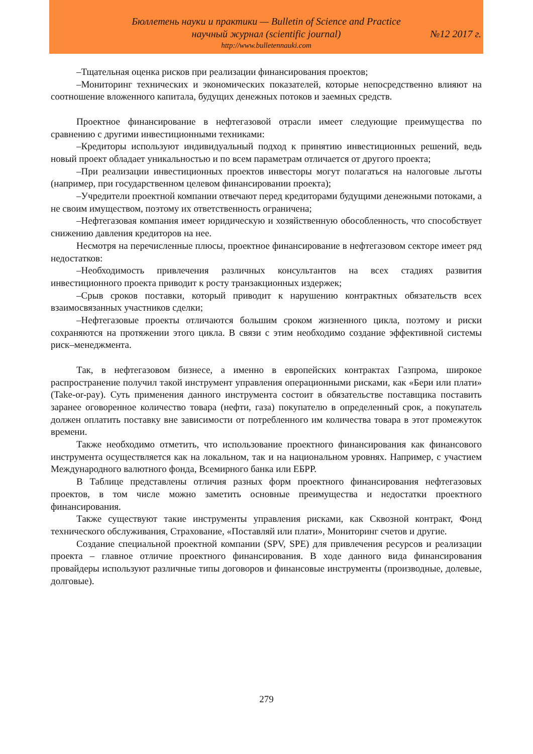Бюллетень науки и практики — Bulletin of Science and Practice
научный журнал (scientific journal) №12 2017 г.
http://www.bulletennauki.com
–Тщательная оценка рисков при реализации финансирования проектов;
–Мониторинг технических и экономических показателей, которые непосредственно влияют на соотношение вложенного капитала, будущих денежных потоков и заемных средств.
Проектное финансирование в нефтегазовой отрасли имеет следующие преимущества по сравнению с другими инвестиционными техниками:
–Кредиторы используют индивидуальный подход к принятию инвестиционных решений, ведь новый проект обладает уникальностью и по всем параметрам отличается от другого проекта;
–При реализации инвестиционных проектов инвесторы могут полагаться на налоговые льготы (например, при государственном целевом финансировании проекта);
–Учредители проектной компании отвечают перед кредиторами будущими денежными потоками, а не своим имуществом, поэтому их ответственность ограничена;
–Нефтегазовая компания имеет юридическую и хозяйственную обособленность, что способствует снижению давления кредиторов на нее.
Несмотря на перечисленные плюсы, проектное финансирование в нефтегазовом секторе имеет ряд недостатков:
–Необходимость привлечения различных консультантов на всех стадиях развития инвестиционного проекта приводит к росту транзакционных издержек;
–Срыв сроков поставки, который приводит к нарушению контрактных обязательств всех взаимосвязанных участников сделки;
–Нефтегазовые проекты отличаются большим сроком жизненного цикла, поэтому и риски сохраняются на протяжении этого цикла. В связи с этим необходимо создание эффективной системы риск–менеджмента.
Так, в нефтегазовом бизнесе, а именно в европейских контрактах Газпрома, широкое распространение получил такой инструмент управления операционными рисками, как «Бери или плати» (Take-or-pay). Суть применения данного инструмента состоит в обязательстве поставщика поставить заранее оговоренное количество товара (нефти, газа) покупателю в определенный срок, а покупатель должен оплатить поставку вне зависимости от потребленного им количества товара в этот промежуток времени.
Также необходимо отметить, что использование проектного финансирования как финансового инструмента осуществляется как на локальном, так и на национальном уровнях. Например, с участием Международного валютного фонда, Всемирного банка или ЕБРР.
В Таблице представлены отличия разных форм проектного финансирования нефтегазовых проектов, в том числе можно заметить основные преимущества и недостатки проектного финансирования.
Также существуют такие инструменты управления рисками, как Сквозной контракт, Фонд технического обслуживания, Страхование, «Поставляй или плати», Мониторинг счетов и другие.
Создание специальной проектной компании (SPV, SPE) для привлечения ресурсов и реализации проекта – главное отличие проектного финансирования. В ходе данного вида финансирования провайдеры используют различные типы договоров и финансовые инструменты (производные, долевые, долговые).
279